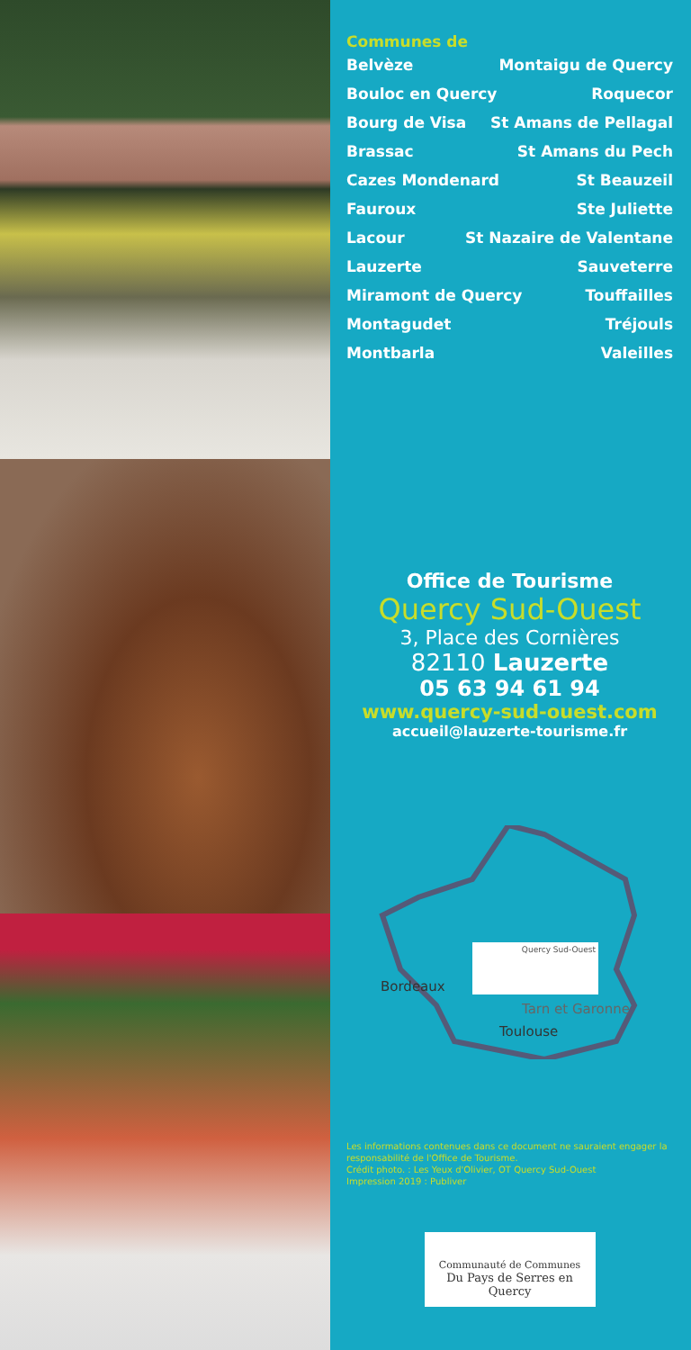Communes de
Belvèze Montaigu de Quercy
Bouloc en Quercy Roquecor
Bourg de Visa St Amans de Pellagal
Brassac St Amans du Pech
Cazes Mondenard St Beauzeil
Fauroux Ste Juliette
Lacour St Nazaire de Valentane
Lauzerte Sauveterre
Miramont de Quercy Touffailles
Montagudet Tréjouls
Montbarla Valeilles
Office de Tourisme
Quercy Sud-Ouest
3, Place des Cornières
82110 Lauzerte
05 63 94 61 94
www.quercy-sud-ouest.com
accueil@lauzerte-tourisme.fr
Quercy Sud-Ouest
Bordeaux
Tarn et Garonne
Toulouse
Les informations contenues dans ce document ne sauraient engager la responsabilité de l'Office de Tourisme.
Crédit photo. : Les Yeux d'Olivier, OT Quercy Sud-Ouest
Impression 2019 : Publiver
Communauté de Communes
Du Pays de Serres en Quercy